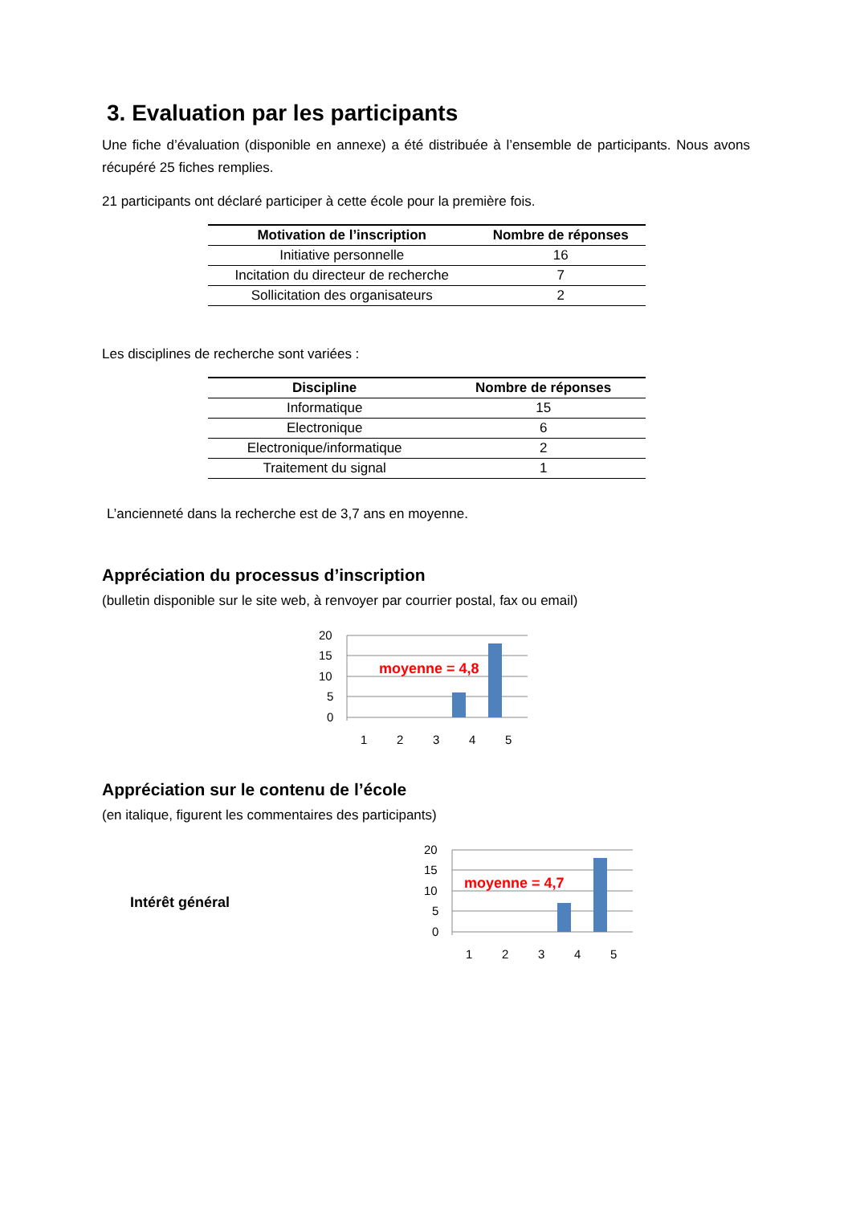3. Evaluation par les participants
Une fiche d’évaluation (disponible en annexe) a été distribuée à l’ensemble de participants. Nous avons récupéré 25 fiches remplies.
21 participants ont déclaré participer à cette école pour la première fois.
| Motivation de l’inscription | Nombre de réponses |
| --- | --- |
| Initiative personnelle | 16 |
| Incitation du directeur de recherche | 7 |
| Sollicitation des organisateurs | 2 |
Les disciplines de recherche sont variées :
| Discipline | Nombre de réponses |
| --- | --- |
| Informatique | 15 |
| Electronique | 6 |
| Electronique/informatique | 2 |
| Traitement du signal | 1 |
L’ancienneté dans la recherche est de 3,7 ans en moyenne.
Appréciation du processus d’inscription
(bulletin disponible sur le site web, à renvoyer par courrier postal, fax ou email)
20
15
10
5
0
moyenne = 4,8
1
2
3
4
5
Appréciation sur le contenu de l’école
(en italique, figurent les commentaires des participants)
Intérêt général
20
15
10
5
0
moyenne = 4,7
1
2
3
4
5